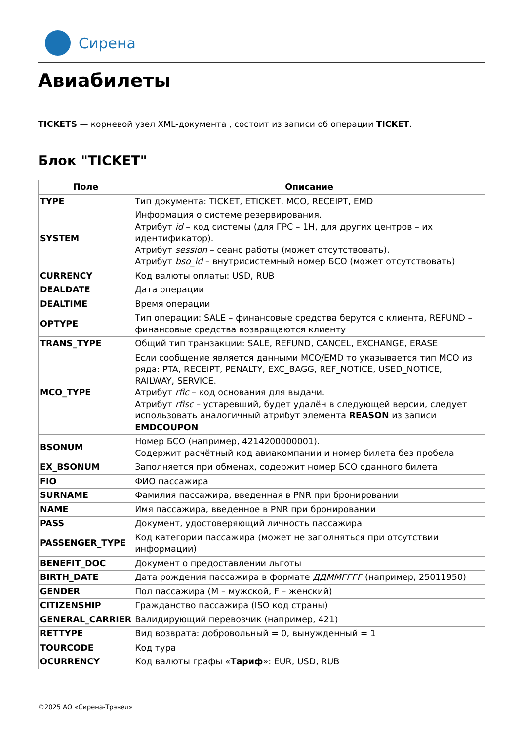Сирена
Авиабилеты
TICKETS — корневой узел XML-документа , состоит из записи об операции TICKET.
Блок "TICKET"
| Поле | Описание |
| --- | --- |
| TYPE | Тип документа: TICKET, ETICKET, MCO, RECEIPT, EMD |
| SYSTEM | Информация о системе резервирования. Атрибут id – код системы (для ГРС – 1H, для других центров – их идентификатор). Атрибут session – сеанс работы (может отсутствовать). Атрибут bso_id – внутрисистемный номер БСО (может отсутствовать) |
| CURRENCY | Код валюты оплаты: USD, RUB |
| DEALDATE | Дата операции |
| DEALTIME | Время операции |
| OPTYPE | Тип операции: SALE – финансовые средства берутся с клиента, REFUND – финансовые средства возвращаются клиенту |
| TRANS_TYPE | Общий тип транзакции: SALE, REFUND, CANCEL, EXCHANGE, ERASE |
| MCO_TYPE | Если сообщение является данными MCO/EMD то указывается тип MCO из ряда: PTA, RECEIPT, PENALTY, EXC_BAGG, REF_NOTICE, USED_NOTICE, RAILWAY, SERVICE. Атрибут rfic – код основания для выдачи. Атрибут rfisc – устаревший, будет удалён в следующей версии, следует использовать аналогичный атрибут элемента REASON из записи EMDCOUPON |
| BSONUM | Номер БСО (например, 4214200000001). Содержит расчётный код авиакомпании и номер билета без пробела |
| EX_BSONUM | Заполняется при обменах, содержит номер БСО сданного билета |
| FIO | ФИО пассажира |
| SURNAME | Фамилия пассажира, введенная в PNR при бронировании |
| NAME | Имя пассажира, введенное в PNR при бронировании |
| PASS | Документ, удостоверяющий личность пассажира |
| PASSENGER_TYPE | Код категории пассажира (может не заполняться при отсутствии информации) |
| BENEFIT_DOC | Документ о предоставлении льготы |
| BIRTH_DATE | Дата рождения пассажира в формате ДДММГГГГ (например, 25011950) |
| GENDER | Пол пассажира (M – мужской, F – женский) |
| CITIZENSHIP | Гражданство пассажира (ISO код страны) |
| GENERAL_CARRIER | Валидирующий перевозчик (например, 421) |
| RETTYPE | Вид возврата: добровольный = 0, вынужденный = 1 |
| TOURCODE | Код тура |
| OCURRENCY | Код валюты графы « Тариф »: EUR, USD, RUB |
©2025 АО «Сирена-Трэвел»